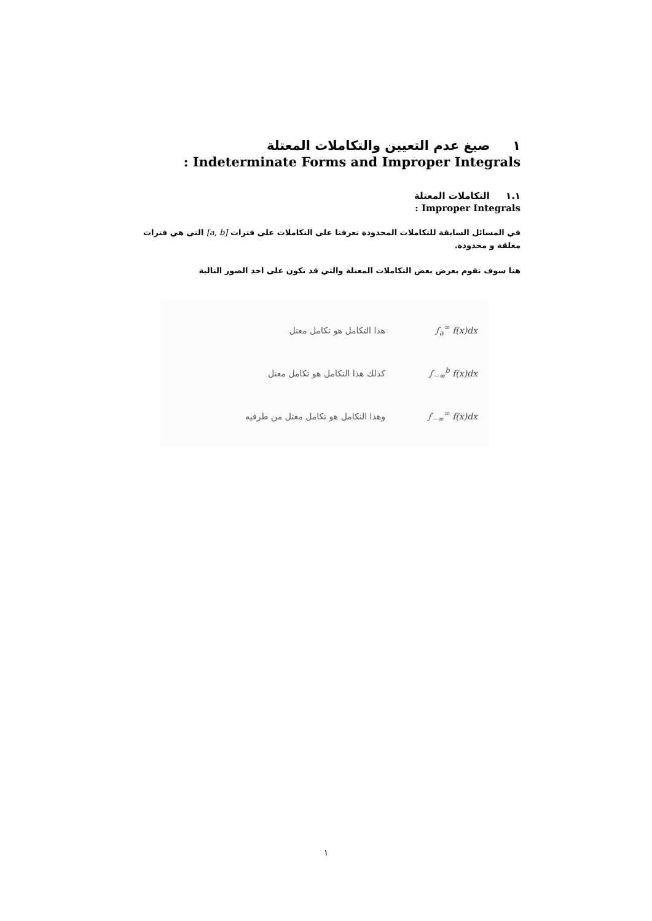١ صيغ عدم التعيين والتكاملات المعتلة
: Indeterminate Forms and Improper Integrals
١.١ التكاملات المعتلة
: Improper Integrals
في المسائل السابقة للتكاملات المحدودة تعرفنا على التكاملات على فترات [a, b] التى هي فترات مغلقة و محدودة.
هنا سوف نقوم بعرض بعض التكاملات المعتلة والتي قد تكون على احد الصور التالية
∫<sub>a</sub><sup>∞</sup> f(x)dx هذا التكامل هو تكامل معتل
∫<sub>−∞</sub><sup>b</sup> f(x)dx كذلك هذا التكامل هو تكامل معتل
∫<sub>−∞</sub><sup>∞</sup> f(x)dx وهذا التكامل هو تكامل معتل من طرفيه
١